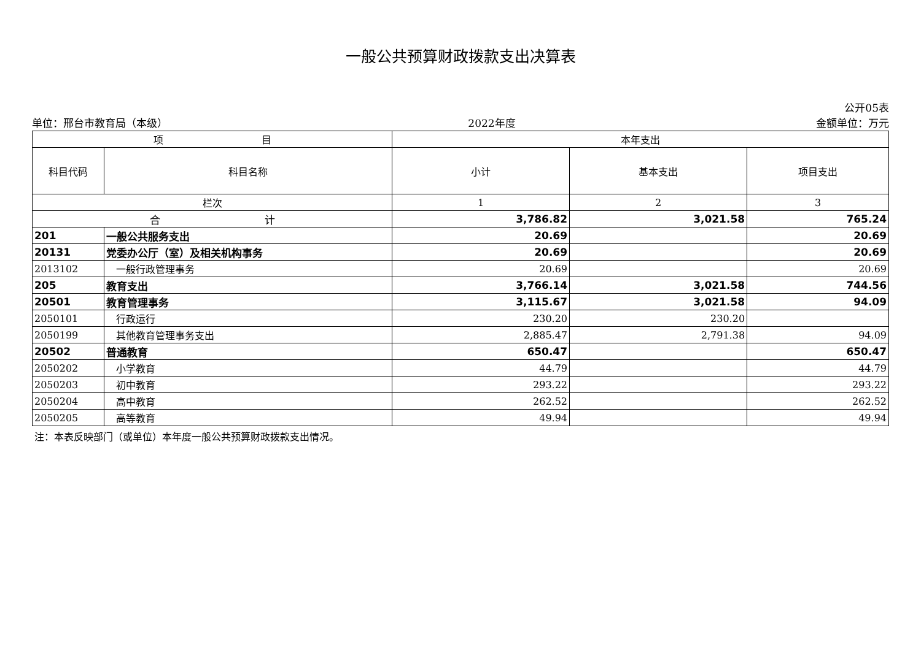一般公共预算财政拨款支出决算表
公开05表
单位：邢台市教育局（本级） 2022年度 金额单位：万元
| 项 目 | | 本年支出 | | |
| --- | --- | --- | --- | --- |
| 科目代码 | 科目名称 | 小计 | 基本支出 | 项目支出 |
| 栏次 | | 1 | 2 | 3 |
| 合 计 | | 3,786.82 | 3,021.58 | 765.24 |
| 201 | 一般公共服务支出 | 20.69 | | 20.69 |
| 20131 | 党委办公厅（室）及相关机构事务 | 20.69 | | 20.69 |
| 2013102 | 一般行政管理事务 | 20.69 | | 20.69 |
| 205 | 教育支出 | 3,766.14 | 3,021.58 | 744.56 |
| 20501 | 教育管理事务 | 3,115.67 | 3,021.58 | 94.09 |
| 2050101 | 行政运行 | 230.20 | 230.20 | |
| 2050199 | 其他教育管理事务支出 | 2,885.47 | 2,791.38 | 94.09 |
| 20502 | 普通教育 | 650.47 | | 650.47 |
| 2050202 | 小学教育 | 44.79 | | 44.79 |
| 2050203 | 初中教育 | 293.22 | | 293.22 |
| 2050204 | 高中教育 | 262.52 | | 262.52 |
| 2050205 | 高等教育 | 49.94 | | 49.94 |
注：本表反映部门（或单位）本年度一般公共预算财政拨款支出情况。